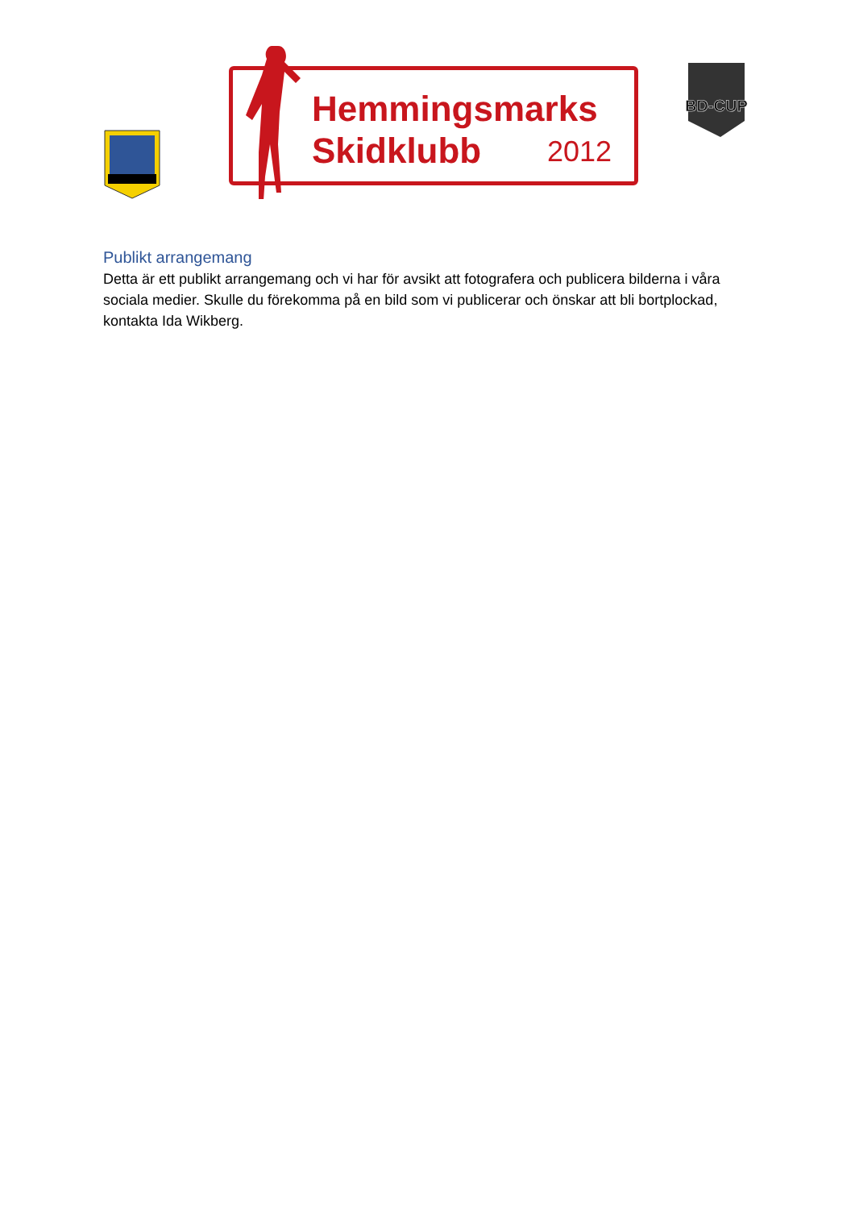Hemmingsmarks
Skidklubb
2012
BD-CUP
Publikt arrangemang
Detta är ett publikt arrangemang och vi har för avsikt att fotografera och publicera bilderna i våra sociala medier. Skulle du förekomma på en bild som vi publicerar och önskar att bli bortplockad, kontakta Ida Wikberg.